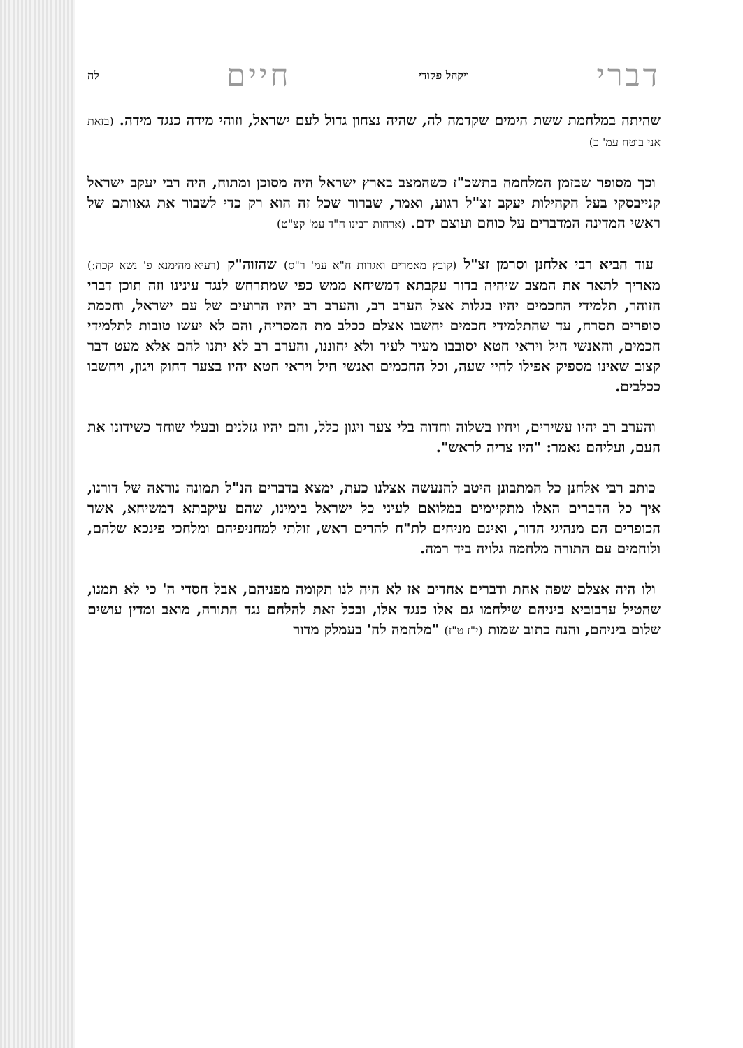דברי ויקהל פקודי חיים לה
שהיתה במלחמת ששת הימים שקדמה לה, שהיה נצחון גדול לעם ישראל, וזוהי מידה כנגד מידה. (בזאת אני בוטח עמ' כ)
וכך מסופר שבזמן המלחמה בתשכ"ז כשהמצב בארץ ישראל היה מסוכן ומתוח, היה רבי יעקב ישראל קנייבסקי בעל הקהילות יעקב זצ"ל רגוע, ואמר, שברור שכל זה הוא רק כדי לשבור את גאוותם של ראשי המדינה המדברים על כוחם ועוצם ידם. (ארחות רבינו ח"ד עמ' קצ"ט)
עוד הביא רבי אלחנן וסרמן זצ"ל (קובץ מאמרים ואגרות ח"א עמ' ר"ס) שהזוה"ק (רעיא מהימנא פ' נשא קכה:) מאריך לתאר את המצב שיהיה בדור עקבתא דמשיחא ממש כפי שמתרחש לנגד עינינו וזה תוכן דברי הזוהר, תלמידי החכמים יהיו בגלות אצל הערב רב, והערב רב יהיו הרועים של עם ישראל, וחכמת סופרים תסרח, עד שהתלמידי חכמים יחשבו אצלם ככלב מת המסריח, והם לא יעשו טובות לתלמידי חכמים, והאנשי חיל ויראי חטא יסובבו מעיר לעיר ולא יחוננו, והערב רב לא יתנו להם אלא מעט דבר קצוב שאינו מספיק אפילו לחיי שעה, וכל החכמים ואנשי חיל ויראי חטא יהיו בצער דחוק ויגון, ויחשבו ככלבים.
והערב רב יהיו עשירים, ויחיו בשלוה וחדוה בלי צער ויגון כלל, והם יהיו גזלנים ובעלי שוחד כשידונו את העם, ועליהם נאמר: "היו צריה לראש".
כותב רבי אלחנן כל המתבונן היטב להנעשה אצלנו כעת, ימצא בדברים הנ"ל תמונה נוראה של דורנו, איך כל הדברים האלו מתקיימים במלואם לעיני כל ישראל בימינו, שהם עיקבתא דמשיחא, אשר הכופרים הם מנהיגי הדור, ואינם מניחים לת"ח להרים ראש, זולתי למחניפיהם ומלחכי פינכא שלהם, ולוחמים עם התורה מלחמה גלויה ביד רמה.
ולו היה אצלם שפה אחת ודברים אחדים אז לא היה לנו תקומה מפניהם, אבל חסדי ה' כי לא תמנו, שהטיל ערבוביא ביניהם שילחמו גם אלו כנגד אלו, ובכל זאת להלחם נגד התורה, מואב ומדין עושים שלום ביניהם, והנה כתוב שמות (י"ז ט"ז) "מלחמה לה' בעמלק מדור